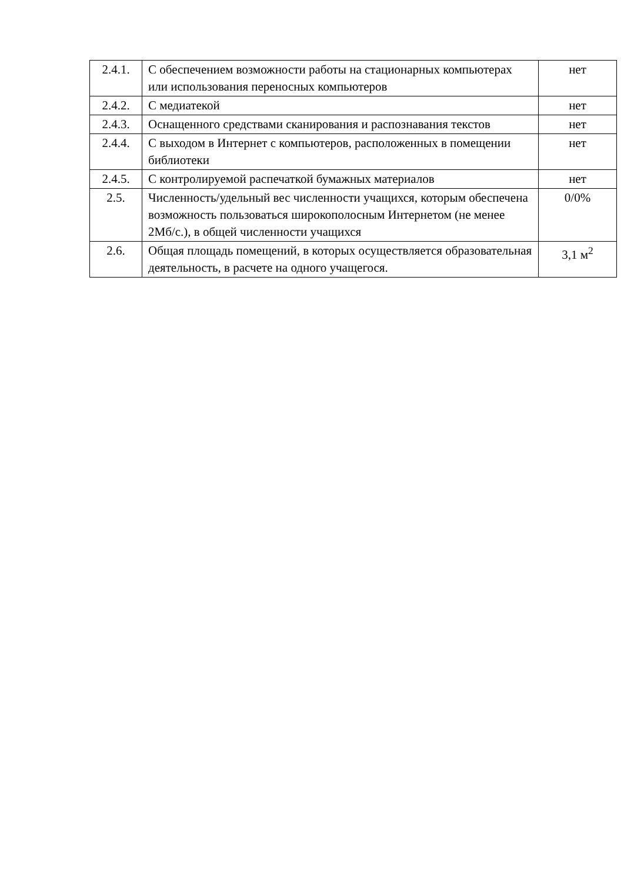| 2.4.1. | С обеспечением возможности работы на стационарных компьютерах или использования переносных компьютеров | нет |
| 2.4.2. | С медиатекой | нет |
| 2.4.3. | Оснащенного средствами сканирования и распознавания текстов | нет |
| 2.4.4. | С выходом в Интернет с компьютеров, расположенных в помещении библиотеки | нет |
| 2.4.5. | С контролируемой распечаткой бумажных материалов | нет |
| 2.5. | Численность/удельный вес численности учащихся, которым обеспечена возможность пользоваться широкополосным Интернетом (не менее 2Мб/с.), в общей численности учащихся | 0/0% |
| 2.6. | Общая площадь помещений, в которых осуществляется образовательная деятельность, в расчете на одного учащегося. | 3,1 м<sup>2</sup> |